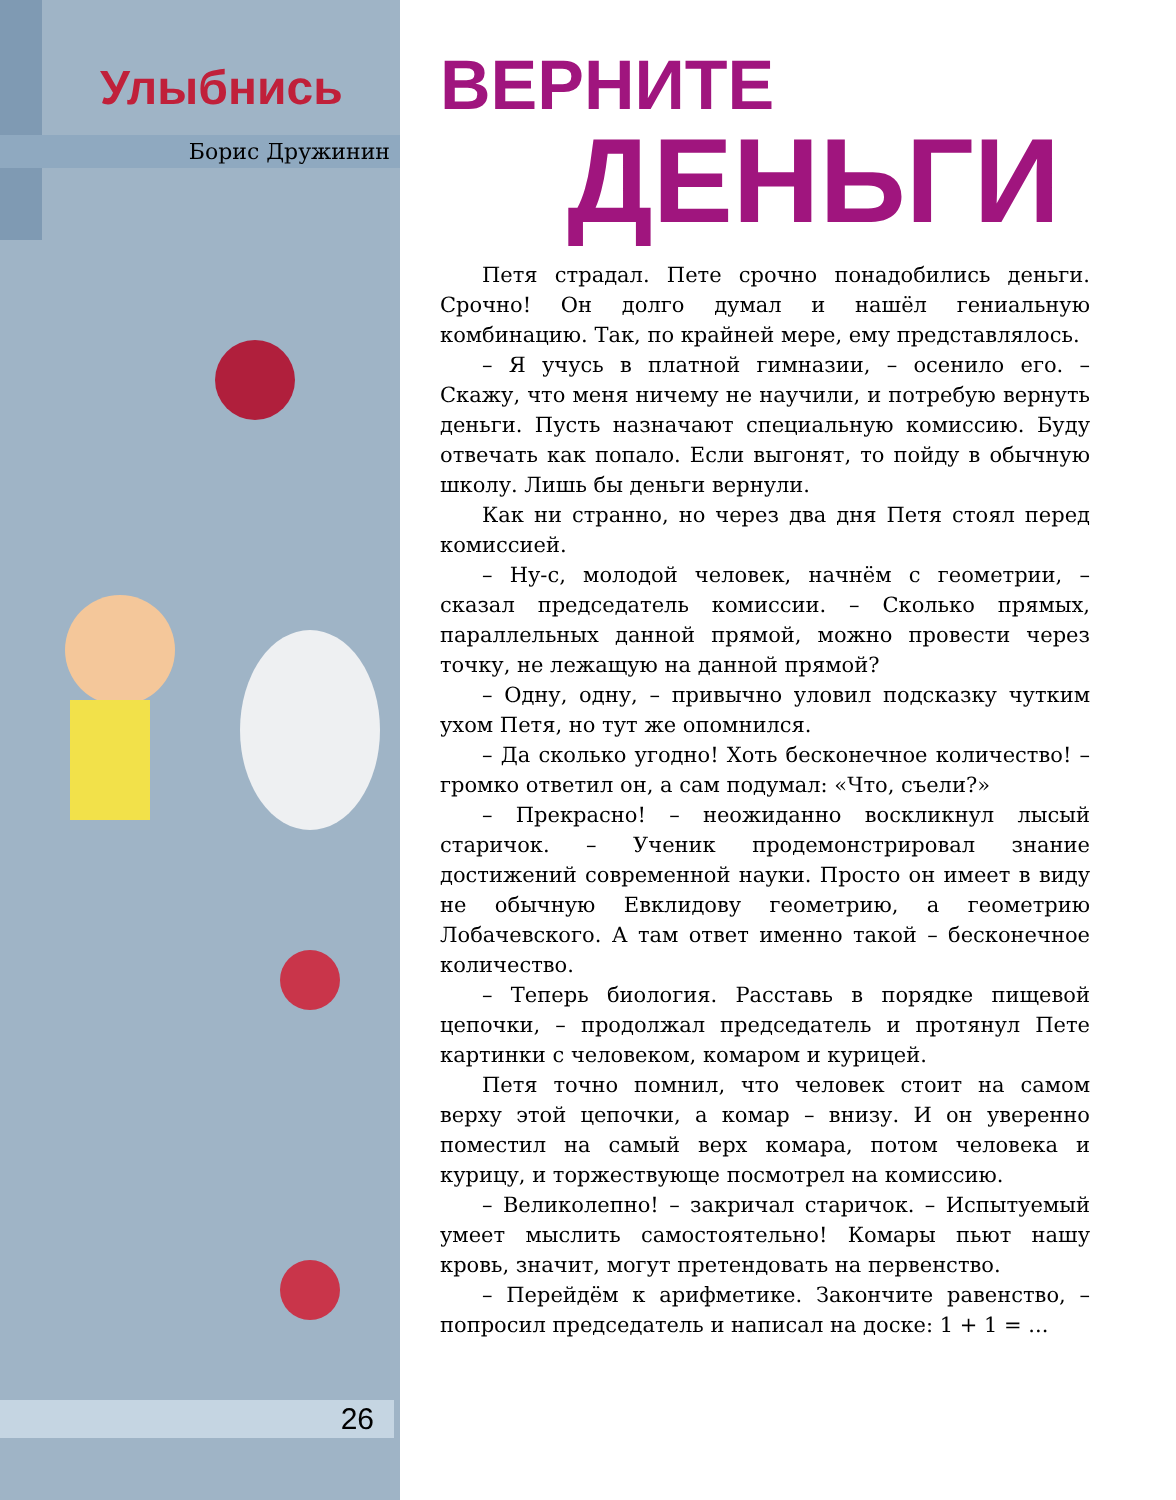Улыбнись
Борис Дружинин
26
ВЕРНИТЕ
ДЕНЬГИ
Петя страдал. Пете срочно понадобились деньги. Срочно! Он долго думал и нашёл гениальную комбинацию. Так, по крайней мере, ему представлялось.
– Я учусь в платной гимназии, – осенило его. – Скажу, что меня ничему не научили, и потребую вернуть деньги. Пусть назначают специальную комиссию. Буду отвечать как попало. Если выгонят, то пойду в обычную школу. Лишь бы деньги вернули.
Как ни странно, но через два дня Петя стоял перед комиссией.
– Ну-с, молодой человек, начнём с геометрии, – сказал председатель комиссии. – Сколько прямых, параллельных данной прямой, можно провести через точку, не лежащую на данной прямой?
– Одну, одну, – привычно уловил подсказку чутким ухом Петя, но тут же опомнился.
– Да сколько угодно! Хоть бесконечное количество! – громко ответил он, а сам подумал: «Что, съели?»
– Прекрасно! – неожиданно воскликнул лысый старичок. – Ученик продемонстрировал знание достижений современной науки. Просто он имеет в виду не обычную Евклидову геометрию, а геометрию Лобачевского. А там ответ именно такой – бесконечное количество.
– Теперь биология. Расставь в порядке пищевой цепочки, – продолжал председатель и протянул Пете картинки с человеком, комаром и курицей.
Петя точно помнил, что человек стоит на самом верху этой цепочки, а комар – внизу. И он уверенно поместил на самый верх комара, потом человека и курицу, и торжествующе посмотрел на комиссию.
– Великолепно! – закричал старичок. – Испытуемый умеет мыслить самостоятельно! Комары пьют нашу кровь, значит, могут претендовать на первенство.
– Перейдём к арифметике. Закончите равенство, – попросил председатель и написал на доске: 1 + 1 = ...